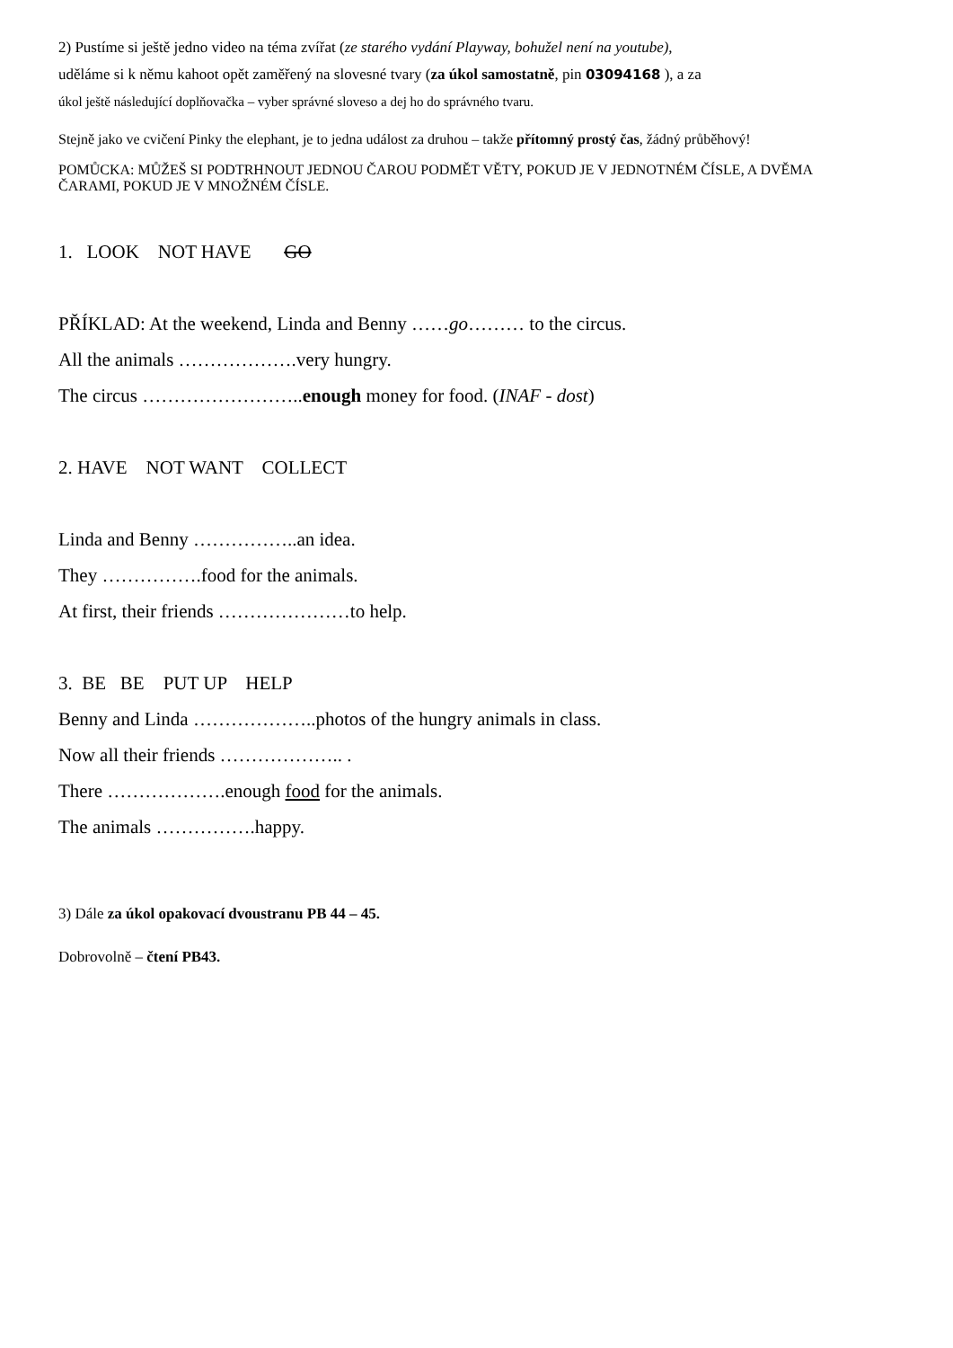2) Pustíme si ještě jedno video na téma zvířat (ze starého vydání Playway, bohužel není na youtube),
uděláme si k němu kahoot opět zaměřený na slovesné tvary (za úkol samostatně, pin 03094168 ), a za
úkol ještě následující doplňovačka – vyber správné sloveso a dej ho do správného tvaru.
Stejně jako ve cvičení Pinky the elephant, je to jedna událost za druhou – takže přítomný prostý čas, žádný průběhový!
POMŮCKA: MŮŽEŠ SI PODTRHNOUT JEDNOU ČAROU PODMĚT VĚTY, POKUD JE V JEDNOTNÉM ČÍSLE, A DVĚMA ČARAMI, POKUD JE V MNOŽNÉM ČÍSLE.
1. LOOK NOT HAVE GO
PŘÍKLAD: At the weekend, Linda and Benny ……go……… to the circus.
All the animals ……………….very hungry.
The circus ……………………..enough money for food. (INAF - dost)
2. HAVE NOT WANT COLLECT
Linda and Benny ……………..an idea.
They …………….food for the animals.
At first, their friends …………………to help.
3. BE BE PUT UP HELP
Benny and Linda ………………..photos of the hungry animals in class.
Now all their friends ……………….. .
There ……………….enough food for the animals.
The animals …………….happy.
3) Dále za úkol opakovací dvoustranu PB 44 – 45.
Dobrovolně – čtení PB43.